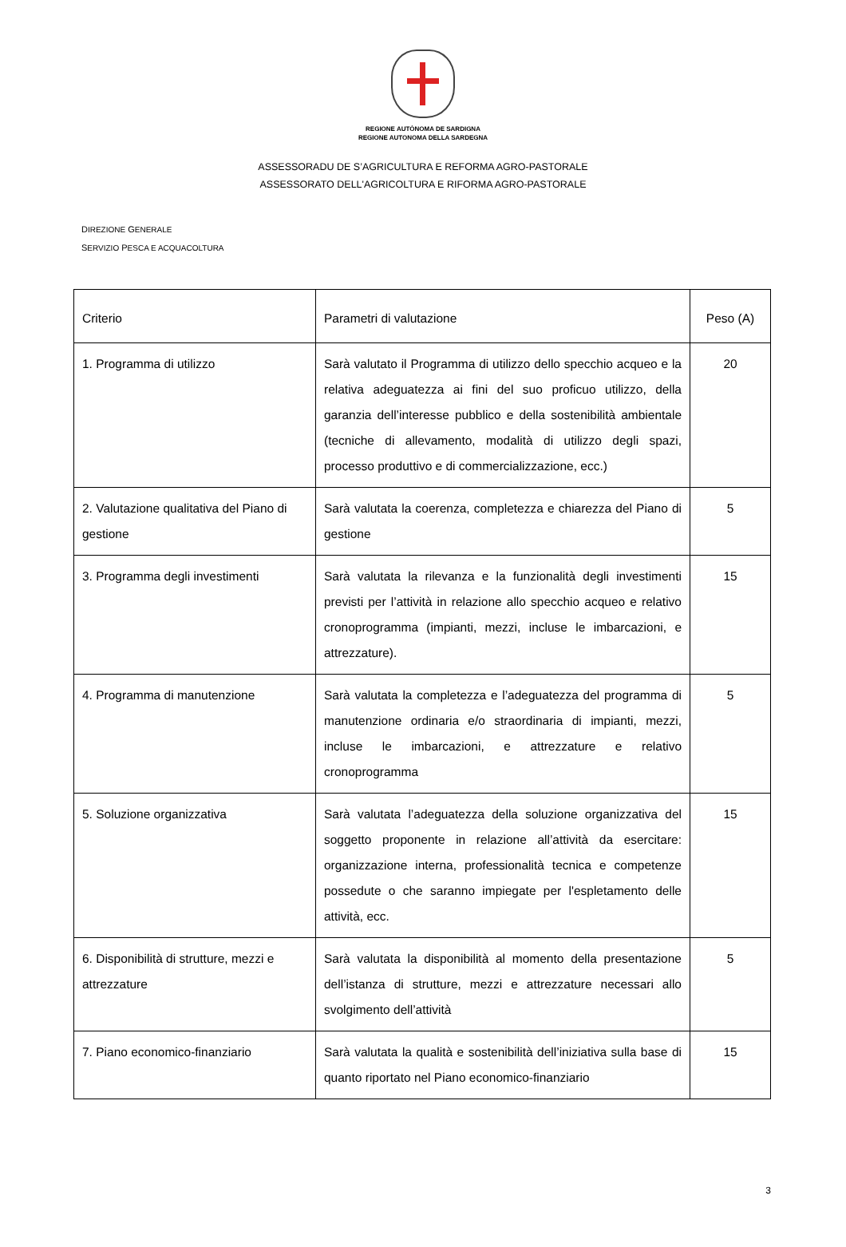REGIONE AUTÒNOMA DE SARDIGNA
REGIONE AUTONOMA DELLA SARDEGNA
ASSESSORADU DE S’AGRICULTURA E REFORMA AGRO-PASTORALE
ASSESSORATO DELL'AGRICOLTURA E RIFORMA AGRO-PASTORALE
DIREZIONE GENERALE
SERVIZIO PESCA E ACQUACOLTURA
| Criterio | Parametri di valutazione | Peso (A) |
| 1. Programma di utilizzo | Sarà valutato il Programma di utilizzo dello specchio acqueo e la relativa adeguatezza ai fini del suo proficuo utilizzo, della garanzia dell’interesse pubblico e della sostenibilità ambientale (tecniche di allevamento, modalità di utilizzo degli spazi, processo produttivo e di commercializzazione, ecc.) | 20 |
| 2. Valutazione qualitativa del Piano di gestione | Sarà valutata la coerenza, completezza e chiarezza del Piano di gestione | 5 |
| 3. Programma degli investimenti | Sarà valutata la rilevanza e la funzionalità degli investimenti previsti per l’attività in relazione allo specchio acqueo e relativo cronoprogramma (impianti, mezzi, incluse le imbarcazioni, e attrezzature). | 15 |
| 4. Programma di manutenzione | Sarà valutata la completezza e l’adeguatezza del programma di manutenzione ordinaria e/o straordinaria di impianti, mezzi, incluse le imbarcazioni, e attrezzature e relativo cronoprogramma | 5 |
| 5. Soluzione organizzativa | Sarà valutata l’adeguatezza della soluzione organizzativa del soggetto proponente in relazione all’attività da esercitare: organizzazione interna, professionalità tecnica e competenze possedute o che saranno impiegate per l'espletamento delle attività, ecc. | 15 |
| 6. Disponibilità di strutture, mezzi e attrezzature | Sarà valutata la disponibilità al momento della presentazione dell’istanza di strutture, mezzi e attrezzature necessari allo svolgimento dell’attività | 5 |
| 7. Piano economico-finanziario | Sarà valutata la qualità e sostenibilità dell’iniziativa sulla base di quanto riportato nel Piano economico-finanziario | 15 |
3